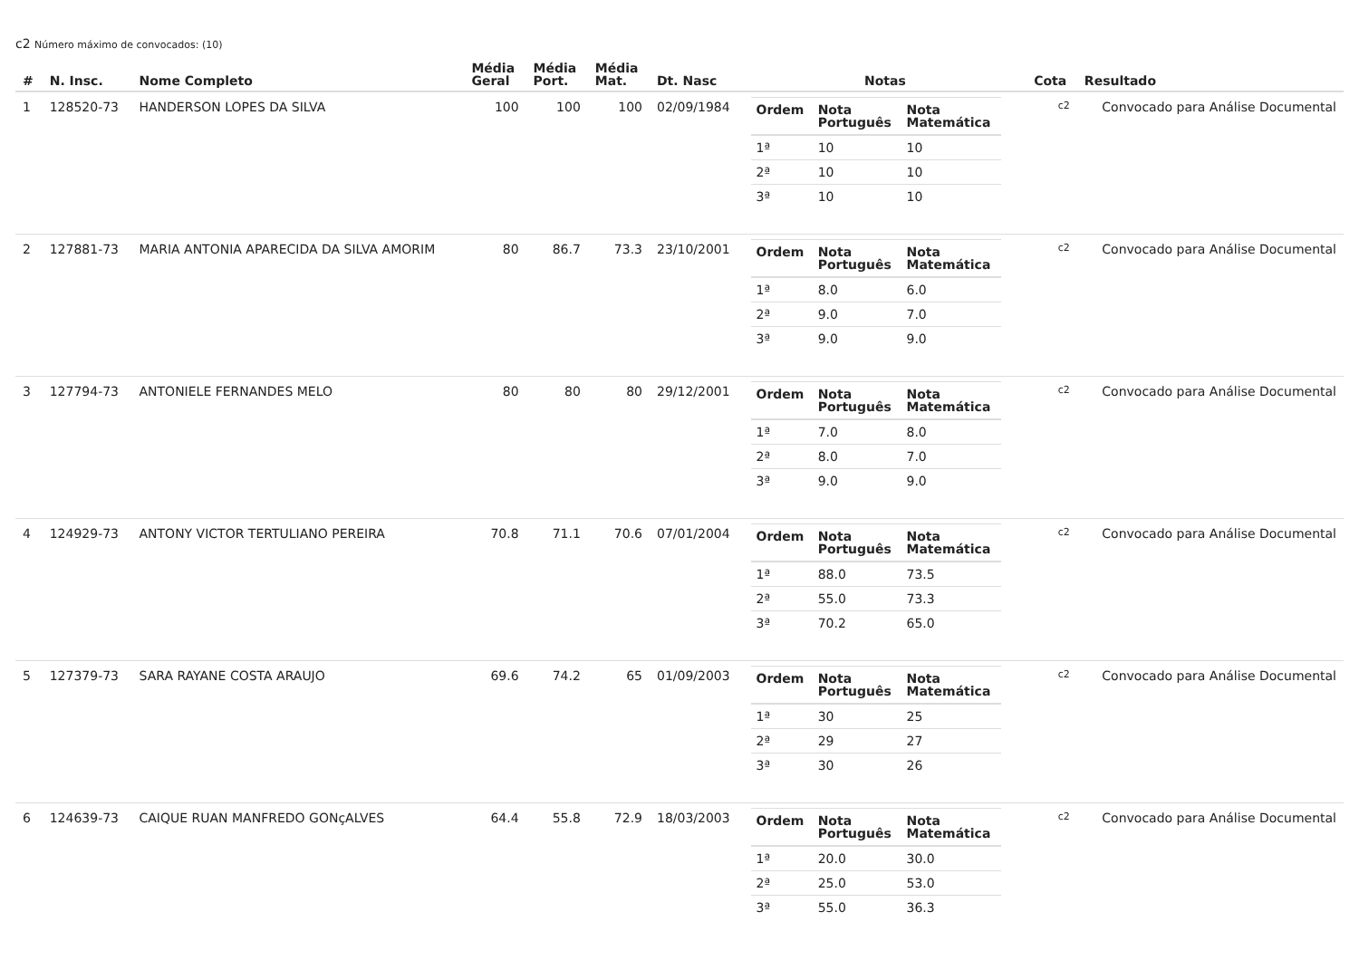c2 Número máximo de convocados: (10)
| # | N. Insc. | Nome Completo | Média Geral | Média Port. | Média Mat. | Dt. Nasc | Notas | Cota | Resultado |
| --- | --- | --- | --- | --- | --- | --- | --- | --- | --- |
| 1 | 128520-73 | HANDERSON LOPES DA SILVA | 100 | 100 | 100 | 02/09/1984 | / Ordem / Nota Português / Nota Matemática / / --- / --- / --- / / 1ª / 10 / 10 / / 2ª / 10 / 10 / / 3ª / 10 / 10 / | c2 | Convocado para Análise Documental |
| 2 | 127881-73 | MARIA ANTONIA APARECIDA DA SILVA AMORIM | 80 | 86.7 | 73.3 | 23/10/2001 | / Ordem / Nota Português / Nota Matemática / / --- / --- / --- / / 1ª / 8.0 / 6.0 / / 2ª / 9.0 / 7.0 / / 3ª / 9.0 / 9.0 / | c2 | Convocado para Análise Documental |
| 3 | 127794-73 | ANTONIELE FERNANDES MELO | 80 | 80 | 80 | 29/12/2001 | / Ordem / Nota Português / Nota Matemática / / --- / --- / --- / / 1ª / 7.0 / 8.0 / / 2ª / 8.0 / 7.0 / / 3ª / 9.0 / 9.0 / | c2 | Convocado para Análise Documental |
| 4 | 124929-73 | ANTONY VICTOR TERTULIANO PEREIRA | 70.8 | 71.1 | 70.6 | 07/01/2004 | / Ordem / Nota Português / Nota Matemática / / --- / --- / --- / / 1ª / 88.0 / 73.5 / / 2ª / 55.0 / 73.3 / / 3ª / 70.2 / 65.0 / | c2 | Convocado para Análise Documental |
| 5 | 127379-73 | SARA RAYANE COSTA ARAUJO | 69.6 | 74.2 | 65 | 01/09/2003 | / Ordem / Nota Português / Nota Matemática / / --- / --- / --- / / 1ª / 30 / 25 / / 2ª / 29 / 27 / / 3ª / 30 / 26 / | c2 | Convocado para Análise Documental |
| 6 | 124639-73 | CAIQUE RUAN MANFREDO GONçALVES | 64.4 | 55.8 | 72.9 | 18/03/2003 | / Ordem / Nota Português / Nota Matemática / / --- / --- / --- / / 1ª / 20.0 / 30.0 / / 2ª / 25.0 / 53.0 / / 3ª / 55.0 / 36.3 / | c2 | Convocado para Análise Documental |